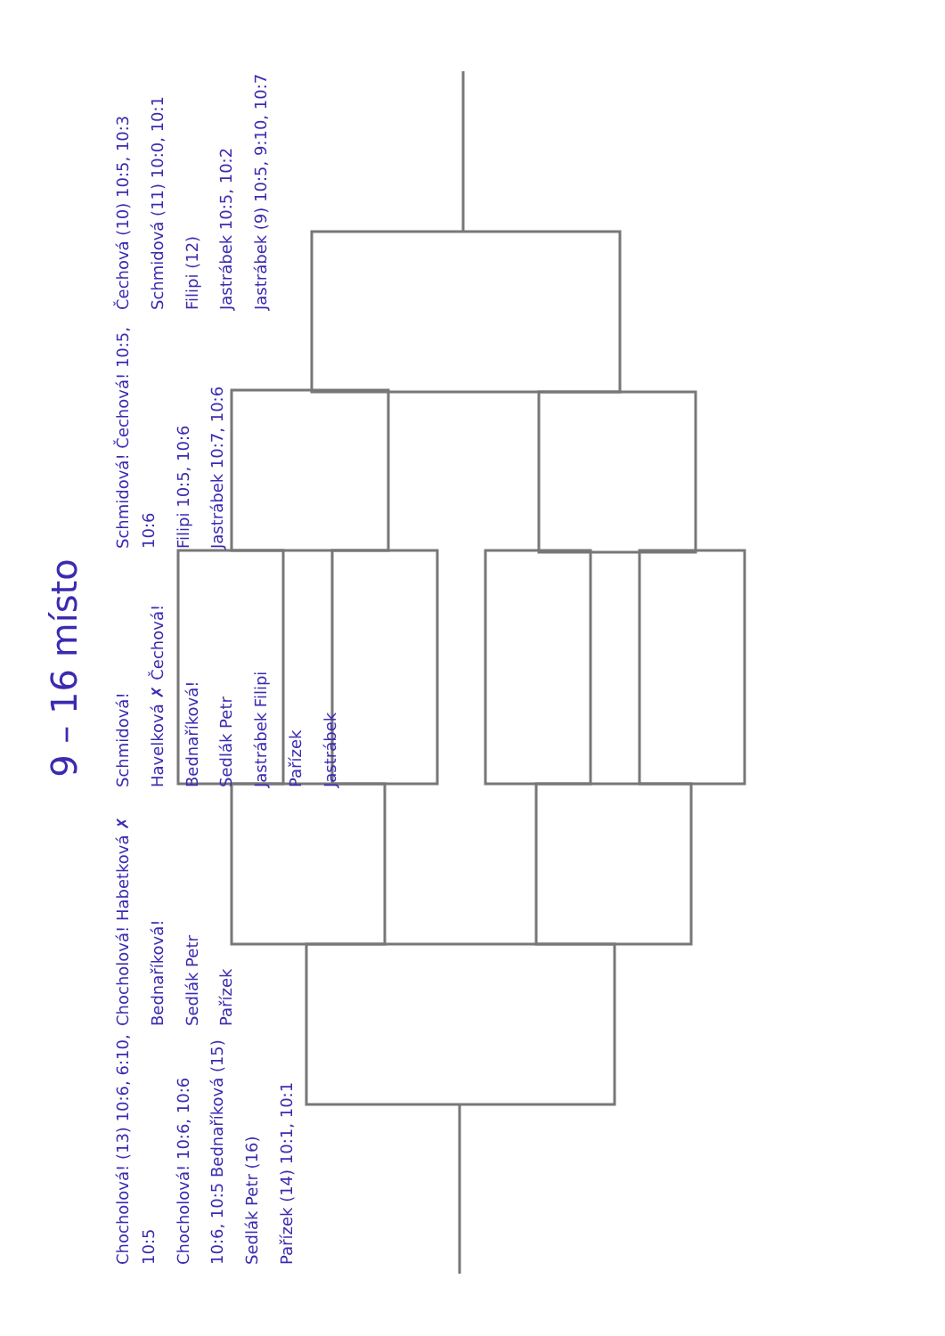9 – 16 místo
Chocholová! (13) 10:6, 6:10, 10:5
Chocholová! 10:6, 10:6
10:6, 10:5 Bednaříková (15)
Sedlák Petr (16)
Pařízek (14) 10:1, 10:1
Chocholová! Habetková ✗
Bednaříková!
Sedlák Petr
Pařízek
Schmidová!
Havelková ✗ Čechová!
Bednaříková!
Sedlák Petr
Jastrábek Filipi
Pařízek
Jastrábek
Schmidová! Čechová! 10:5, 10:6
Filipi 10:5, 10:6
Jastrábek 10:7, 10:6
Čechová (10) 10:5, 10:3
Schmidová (11) 10:0, 10:1
Filipi (12)
Jastrábek 10:5, 10:2
Jastrábek (9) 10:5, 9:10, 10:7